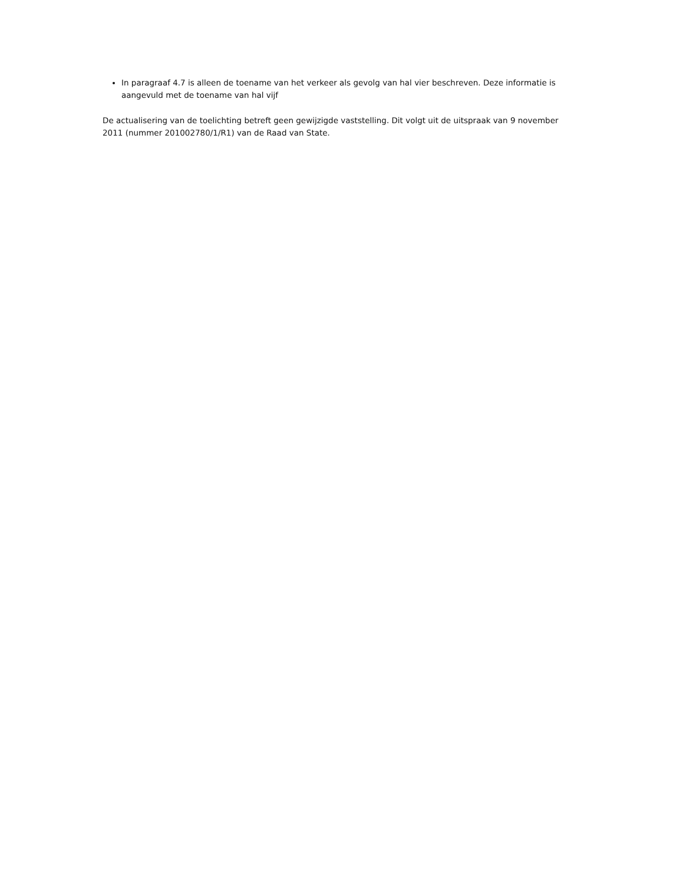In paragraaf 4.7 is alleen de toename van het verkeer als gevolg van hal vier beschreven. Deze informatie is aangevuld met de toename van hal vijf
De actualisering van de toelichting betreft geen gewijzigde vaststelling. Dit volgt uit de uitspraak van 9 november 2011 (nummer 201002780/1/R1) van de Raad van State.